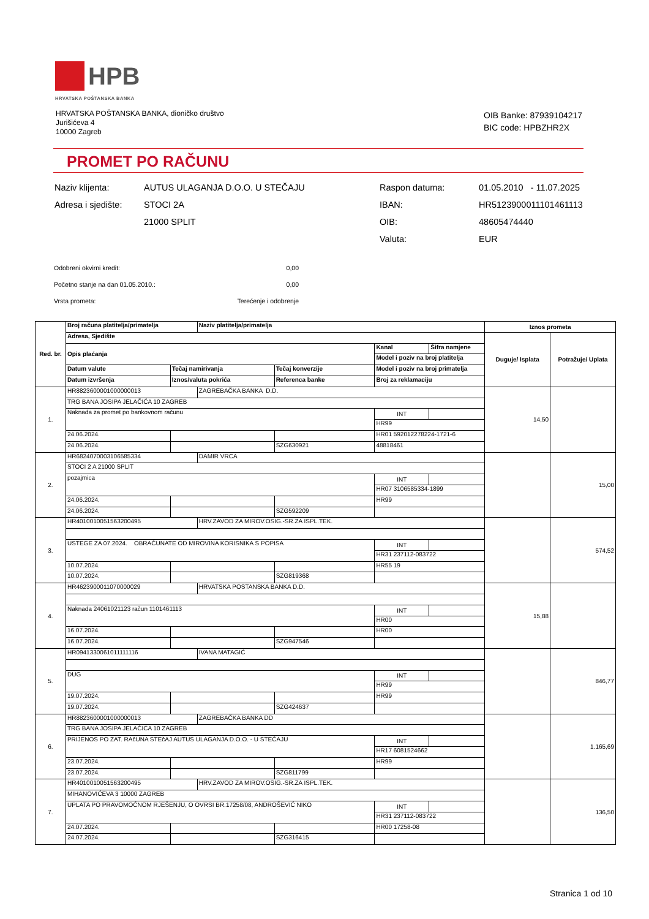HPB
HRVATSKA POŠTANSKA BANKA
HRVATSKA POŠTANSKA BANKA, dioničko društvo
Jurišićeva 4
10000 Zagreb
OIB Banke: 87939104217
BIC code: HPBZHR2X
PROMET PO RAČUNU
Naziv klijenta:
Adresa i sjedište:
AUTUS ULAGANJA D.O.O. U STEČAJU
STOCI 2A
21000 SPLIT
Raspon datuma:
IBAN:
OIB:
Valuta:
01.05.2010 - 11.07.2025
HR5123900011101461113
48605474440
EUR
Odobreni okvirni kredit: 0,00
Početno stanje na dan 01.05.2010.: 0,00
Vrsta prometa: Terećenje i odobrenje
| Red. br. | Broj računa platitelja/primatelja | | Naziv platitelja/primatelja | | | | Iznos prometa | |
| --- | --- | --- | --- | --- | --- | --- | --- | --- |
| | Adresa, Sjedište | | | | | | Duguje/ Isplata | Potražuje/ Uplata |
| | Opis plaćanja | | | | Kanal | Šifra namjene | | |
| | | | | | Model i poziv na broj platitelja | | | |
| | Datum valute | Tečaj namirivanja | | Tečaj konverzije | Model i poziv na broj primatelja | | | |
| | Datum izvršenja | Iznos/valuta pokrića | | Referenca banke | Broj za reklamaciju | | | |
| 1. | HR8823600001000000013 | | ZAGREBAČKA BANKA D.D. | | | | 14,50 | |
| | TRG BANA JOSIPA JELAČIĆA 10 ZAGREB | | | | | | | |
| | Naknada za promet po bankovnom računu | | | | INT | | | |
| | | | | | HR99 | | | |
| | 24.06.2024. | | | | HR01 592012278224-1721-6 | | | |
| | 24.06.2024. | | | SZG630921 | 48818461 | | | |
| 2. | HR6824070003106585334 | | DAMIR VRCA | | | | | 15,00 |
| | STOCI 2 A 21000 SPLIT | | | | | | | |
| | pozajmica | | | | INT | | | |
| | | | | | HR07 3106585334-1899 | | | |
| | 24.06.2024. | | | | HR99 | | | |
| | 24.06.2024. | | | SZG592209 | | | | |
| 3. | HR4010010051563200495 | | HRV.ZAVOD ZA MIROV.OSIG.-SR.ZA ISPL.TEK. | | | | | 574,52 |
| | USTEGE ZA 07.2024. OBRAČUNATE OD MIROVINA KORISNIKA S POPISA | | | | INT | | | |
| | | | | | HR31 237112-083722 | | | |
| | 10.07.2024. | | | | HR55 19 | | | |
| | 10.07.2024. | | | SZG819368 | | | | |
| 4. | HR4623900011070000029 | | HRVATSKA POSTANSKA BANKA D.D. | | | | 15,88 | |
| | Naknada 24061021123 račun 1101461113 | | | | INT | | | |
| | | | | | HR00 | | | |
| | 16.07.2024. | | | | HR00 | | | |
| | 16.07.2024. | | | SZG947546 | | | | |
| 5. | HR0941330061011111116 | | IVANA MATAGIĆ | | | | | 846,77 |
| | DUG | | | | INT | | | |
| | | | | | HR99 | | | |
| | 19.07.2024. | | | | HR99 | | | |
| | 19.07.2024. | | | SZG424637 | | | | |
| 6. | HR8823600001000000013 | | ZAGREBAČKA BANKA DD | | | | | 1.165,69 |
| | TRG BANA JOSIPA JELAČIĆA 10 ZAGREB | | | | | | | |
| | PRIJENOS PO ZAT. RAčUNA STEčAJ AUTUS ULAGANJA D.O.O. - U STEČAJU | | | | INT | | | |
| | | | | | HR17 6081524662 | | | |
| | 23.07.2024. | | | | HR99 | | | |
| | 23.07.2024. | | | SZG811799 | | | | |
| 7. | HR4010010051563200495 | | HRV.ZAVOD ZA MIROV.OSIG.-SR.ZA ISPL.TEK. | | | | | 136,50 |
| | MIHANOVIĆEVA 3 10000 ZAGREB | | | | | | | |
| | UPLATA PO PRAVOMOĆNOM RJEŠENJU, O OVRSI BR.17258/08, ANDROŠEVIĆ NIKO | | | | INT | | | |
| | | | | | HR31 237112-083722 | | | |
| | 24.07.2024. | | | | HR00 17258-08 | | | |
| | 24.07.2024. | | | SZG316415 | | | | |
Stranica 1 od 10